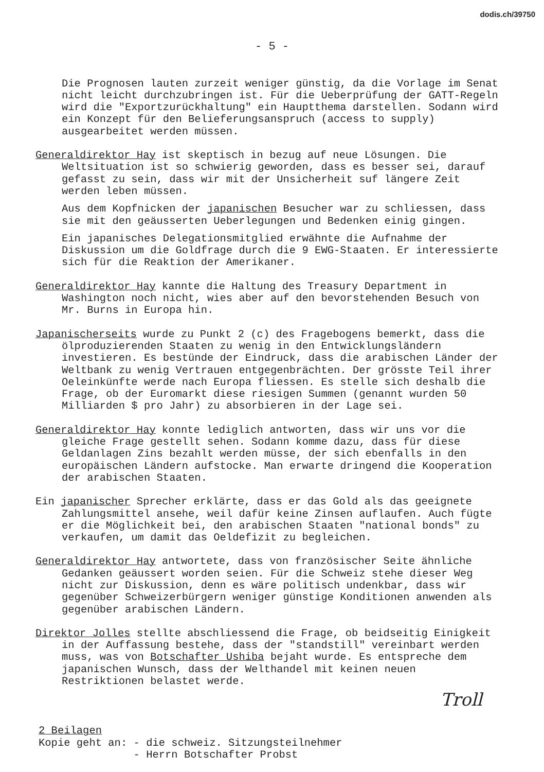dodis.ch/39750
- 5 -
Die Prognosen lauten zurzeit weniger günstig, da die Vorlage im Senat nicht leicht durchzubringen ist. Für die Ueberprüfung der GATT-Regeln wird die "Exportzurückhaltung" ein Hauptthema darstellen. Sodann wird ein Konzept für den Belieferungsanspruch (access to supply) ausgearbeitet werden müssen.
Generaldirektor Hay ist skeptisch in bezug auf neue Lösungen. Die Weltsituation ist so schwierig geworden, dass es besser sei, darauf gefasst zu sein, dass wir mit der Unsicherheit suf längere Zeit werden leben müssen.
Aus dem Kopfnicken der japanischen Besucher war zu schliessen, dass sie mit den geäusserten Ueberlegungen und Bedenken einig gingen.
Ein japanisches Delegationsmitglied erwähnte die Aufnahme der Diskussion um die Goldfrage durch die 9 EWG-Staaten. Er interessierte sich für die Reaktion der Amerikaner.
Generaldirektor Hay kannte die Haltung des Treasury Department in Washington noch nicht, wies aber auf den bevorstehenden Besuch von Mr. Burns in Europa hin.
Japanischerseits wurde zu Punkt 2 (c) des Fragebogens bemerkt, dass die ölproduzierenden Staaten zu wenig in den Entwicklungsländern investieren. Es bestünde der Eindruck, dass die arabischen Länder der Weltbank zu wenig Vertrauen entgegenbrächten. Der grösste Teil ihrer Oeleinkünfte werde nach Europa fliessen. Es stelle sich deshalb die Frage, ob der Euromarkt diese riesigen Summen (genannt wurden 50 Milliarden $ pro Jahr) zu absorbieren in der Lage sei.
Generaldirektor Hay konnte lediglich antworten, dass wir uns vor die gleiche Frage gestellt sehen. Sodann komme dazu, dass für diese Geldanlagen Zins bezahlt werden müsse, der sich ebenfalls in den europäischen Ländern aufstocke. Man erwarte dringend die Kooperation der arabischen Staaten.
Ein japanischer Sprecher erklärte, dass er das Gold als das geeignete Zahlungsmittel ansehe, weil dafür keine Zinsen auflaufen. Auch fügte er die Möglichkeit bei, den arabischen Staaten "national bonds" zu verkaufen, um damit das Oeldefizit zu begleichen.
Generaldirektor Hay antwortete, dass von französischer Seite ähnliche Gedanken geäussert worden seien. Für die Schweiz stehe dieser Weg nicht zur Diskussion, denn es wäre politisch undenkbar, dass wir gegenüber Schweizerbürgern weniger günstige Konditionen anwenden als gegenüber arabischen Ländern.
Direktor Jolles stellte abschliessend die Frage, ob beidseitig Einigkeit in der Auffassung bestehe, dass der "standstill" vereinbart werden muss, was von Botschafter Ushiba bejaht wurde. Es entspreche dem japanischen Wunsch, dass der Welthandel mit keinen neuen Restriktionen belastet werde.
Troll
2 Beilagen
Kopie geht an: - die schweiz. Sitzungsteilnehmer
- Herrn Botschafter Probst